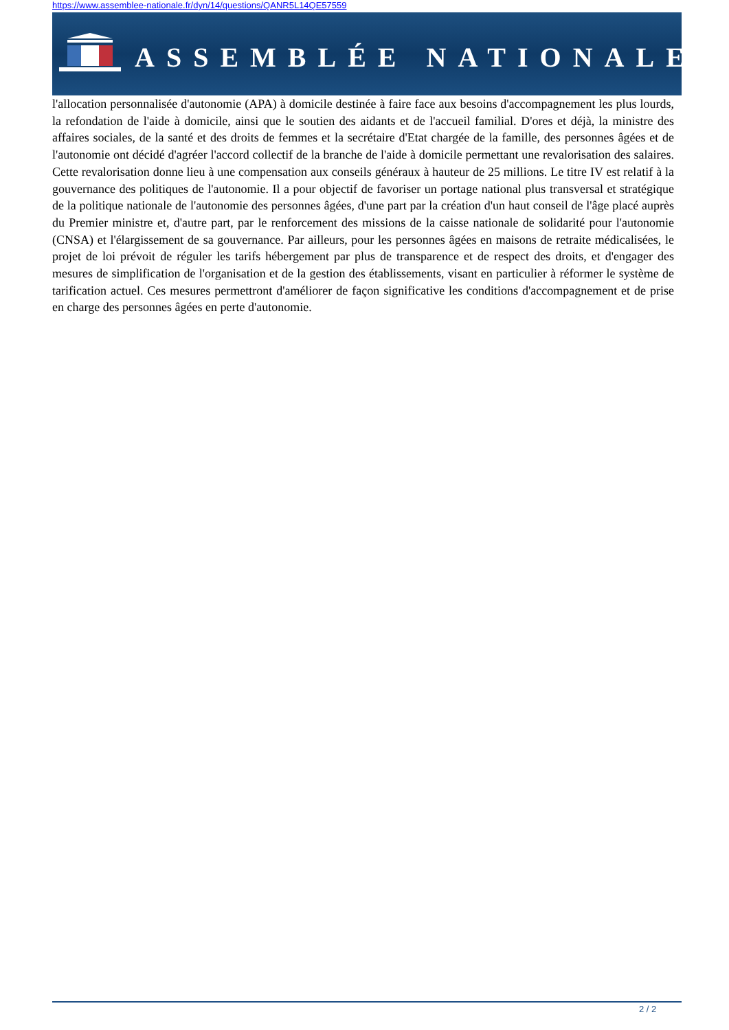https://www.assemblee-nationale.fr/dyn/14/questions/QANR5L14QE57559
ASSEMBLÉE NATIONALE
l'allocation personnalisée d'autonomie (APA) à domicile destinée à faire face aux besoins d'accompagnement les plus lourds, la refondation de l'aide à domicile, ainsi que le soutien des aidants et de l'accueil familial. D'ores et déjà, la ministre des affaires sociales, de la santé et des droits de femmes et la secrétaire d'Etat chargée de la famille, des personnes âgées et de l'autonomie ont décidé d'agréer l'accord collectif de la branche de l'aide à domicile permettant une revalorisation des salaires. Cette revalorisation donne lieu à une compensation aux conseils généraux à hauteur de 25 millions. Le titre IV est relatif à la gouvernance des politiques de l'autonomie. Il a pour objectif de favoriser un portage national plus transversal et stratégique de la politique nationale de l'autonomie des personnes âgées, d'une part par la création d'un haut conseil de l'âge placé auprès du Premier ministre et, d'autre part, par le renforcement des missions de la caisse nationale de solidarité pour l'autonomie (CNSA) et l'élargissement de sa gouvernance. Par ailleurs, pour les personnes âgées en maisons de retraite médicalisées, le projet de loi prévoit de réguler les tarifs hébergement par plus de transparence et de respect des droits, et d'engager des mesures de simplification de l'organisation et de la gestion des établissements, visant en particulier à réformer le système de tarification actuel. Ces mesures permettront d'améliorer de façon significative les conditions d'accompagnement et de prise en charge des personnes âgées en perte d'autonomie.
2 / 2